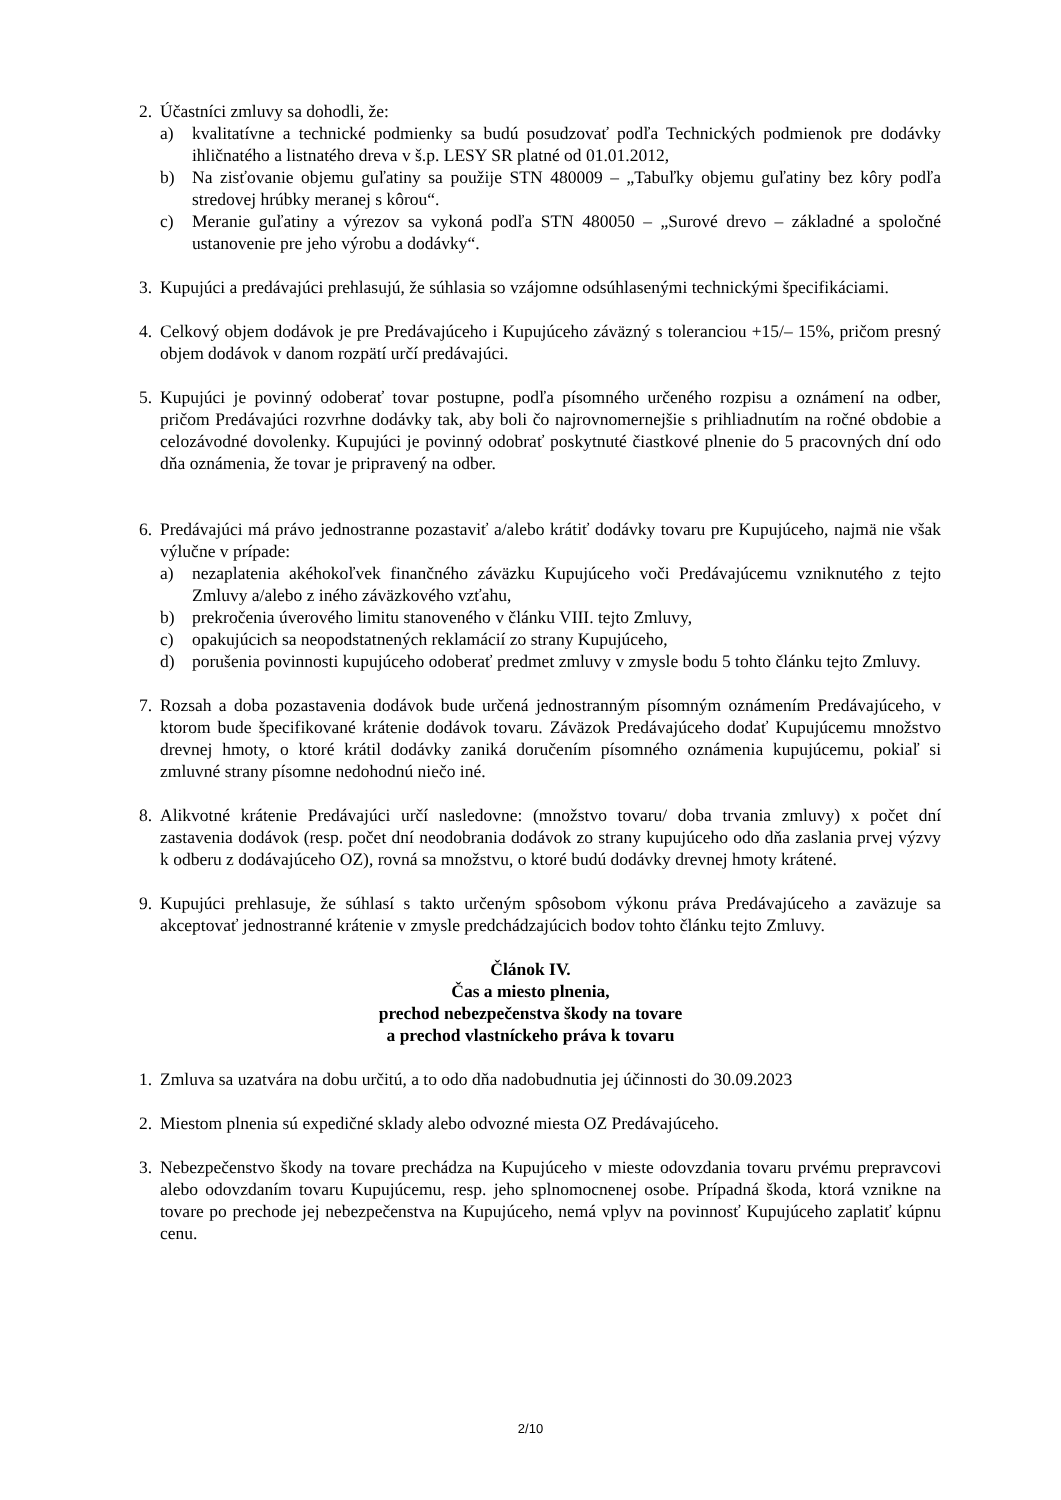2. Účastníci zmluvy sa dohodli, že:
a) kvalitatívne a technické podmienky sa budú posudzovať podľa Technických podmienok pre dodávky ihličnatého a listnatého dreva v š.p. LESY SR platné od 01.01.2012,
b) Na zisťovanie objemu guľatiny sa použije STN 480009 – „Tabuľky objemu guľatiny bez kôry podľa stredovej hrúbky meranej s kôrou“.
c) Meranie guľatiny a výrezov sa vykoná podľa STN 480050 – „Surové drevo – základné a spoločné ustanovenie pre jeho výrobu a dodávky“.
3. Kupujúci a predávajúci prehlasujú, že súhlasia so vzájomne odsúhlasenými technickými špecifikáciami.
4. Celkový objem dodávok je pre Predávajúceho i Kupujúceho záväzný s toleranciou +15/– 15%, pričom presný objem dodávok v danom rozpätí určí predávajúci.
5. Kupujúci je povinný odoberať tovar postupne, podľa písomného určeného rozpisu a oznámení na odber, pričom Predávajúci rozvrhne dodávky tak, aby boli čo najrovnomernejšie s prihliadnutím na ročné obdobie a celozávodné dovolenky. Kupujúci je povinný odobrať poskytnuté čiastkové plnenie do 5 pracovných dní odo dňa oznámenia, že tovar je pripravený na odber.
6. Predávajúci má právo jednostranne pozastaviť a/alebo krátiť dodávky tovaru pre Kupujúceho, najmä nie však výlučne v prípade:
a) nezaplatenia akéhokoľvek finančného záväzku Kupujúceho voči Predávajúcemu vzniknutého z tejto Zmluvy a/alebo z iného záväzkového vzťahu,
b) prekročenia úverového limitu stanoveného v článku VIII. tejto Zmluvy,
c) opakujúcich sa neopodstatnených reklamácií zo strany Kupujúceho,
d) porušenia povinnosti kupujúceho odoberať predmet zmluvy v zmysle bodu 5 tohto článku tejto Zmluvy.
7. Rozsah a doba pozastavenia dodávok bude určená jednostranným písomným oznámením Predávajúceho, v ktorom bude špecifikované krátenie dodávok tovaru. Záväzok Predávajúceho dodať Kupujúcemu množstvo drevnej hmoty, o ktoré krátil dodávky zaniká doručením písomného oznámenia kupujúcemu, pokiaľ si zmluvné strany písomne nedohodnú niečo iné.
8. Alikvotné krátenie Predávajúci určí nasledovne: (množstvo tovaru/ doba trvania zmluvy) x počet dní zastavenia dodávok (resp. počet dní neodobrania dodávok zo strany kupujúceho odo dňa zaslania prvej výzvy k odberu z dodávajúceho OZ), rovná sa množstvu, o ktoré budú dodávky drevnej hmoty krátené.
9. Kupujúci prehlasuje, že súhlasí s takto určeným spôsobom výkonu práva Predávajúceho a zaväzuje sa akceptovať jednostranné krátenie v zmysle predchádzajúcich bodov tohto článku tejto Zmluvy.
Článok IV.
Čas a miesto plnenia,
prechod nebezpečenstva škody na tovare
a prechod vlastníckeho práva k tovaru
1. Zmluva sa uzatvára na dobu určitú, a to odo dňa nadobudnutia jej účinnosti do 30.09.2023
2. Miestom plnenia sú expedičné sklady alebo odvozné miesta OZ Predávajúceho.
3. Nebezpečenstvo škody na tovare prechádza na Kupujúceho v mieste odovzdania tovaru prvému prepravcovi alebo odovzdaním tovaru Kupujúcemu, resp. jeho splnomocnenej osobe. Prípadná škoda, ktorá vznikne na tovare po prechode jej nebezpečenstva na Kupujúceho, nemá vplyv na povinnosť Kupujúceho zaplatiť kúpnu cenu.
2/10